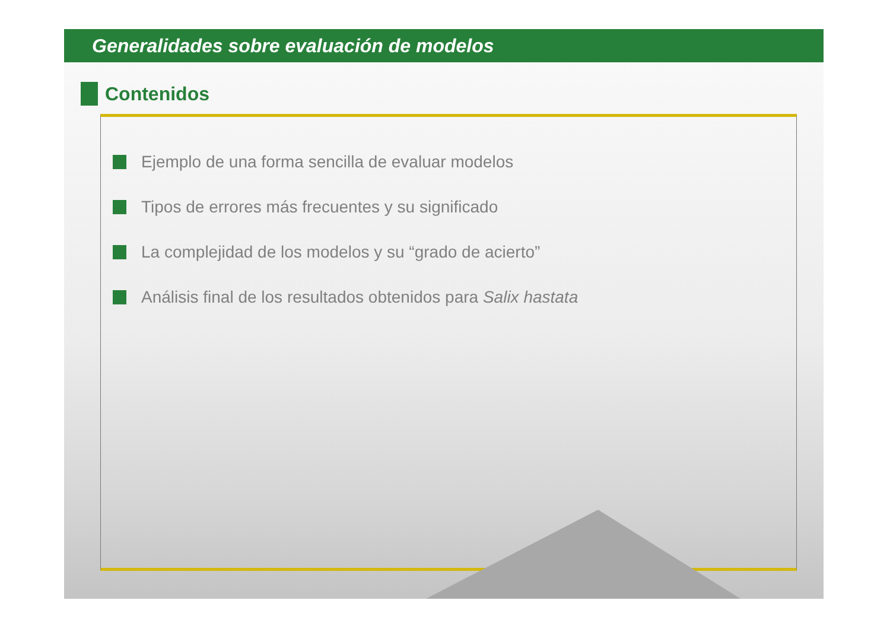Generalidades sobre evaluación de modelos
Contenidos
Ejemplo de una forma sencilla de evaluar modelos
Tipos de errores más frecuentes y su significado
La complejidad de los modelos y su “grado de acierto”
Análisis final de los resultados obtenidos para Salix hastata